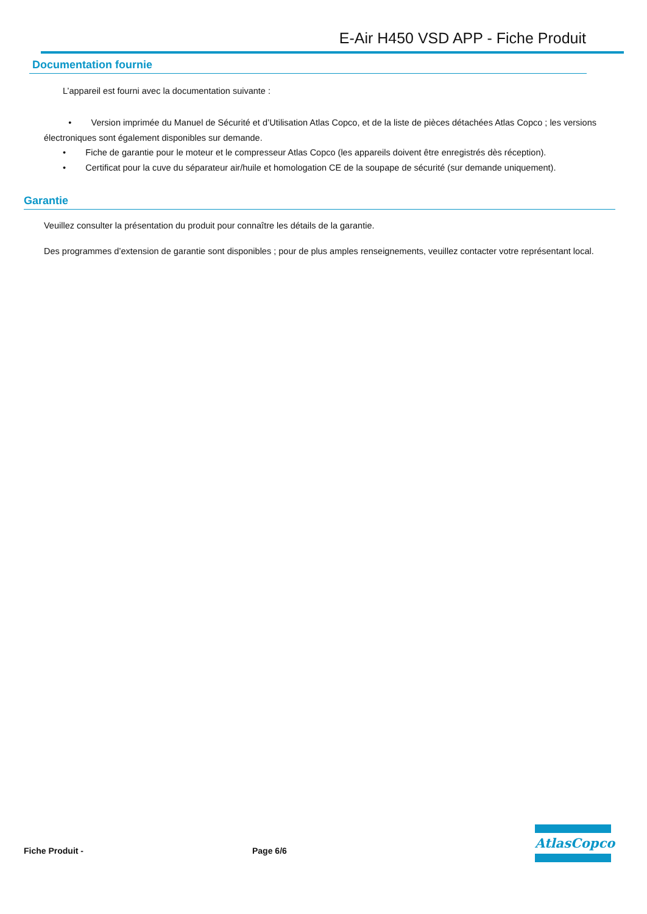E-Air H450 VSD APP - Fiche Produit
Documentation fournie
L’appareil est fourni avec la documentation suivante :
• Version imprimée du Manuel de Sécurité et d’Utilisation Atlas Copco, et de la liste de pièces détachées Atlas Copco ; les versions électroniques sont également disponibles sur demande.
• Fiche de garantie pour le moteur et le compresseur Atlas Copco (les appareils doivent être enregistrés dès réception).
• Certificat pour la cuve du séparateur air/huile et homologation CE de la soupape de sécurité (sur demande uniquement).
Garantie
Veuillez consulter la présentation du produit pour connaître les détails de la garantie.
Des programmes d’extension de garantie sont disponibles ; pour de plus amples renseignements, veuillez contacter votre représentant local.
Fiche Produit - Page 6/6
AtlasCopco